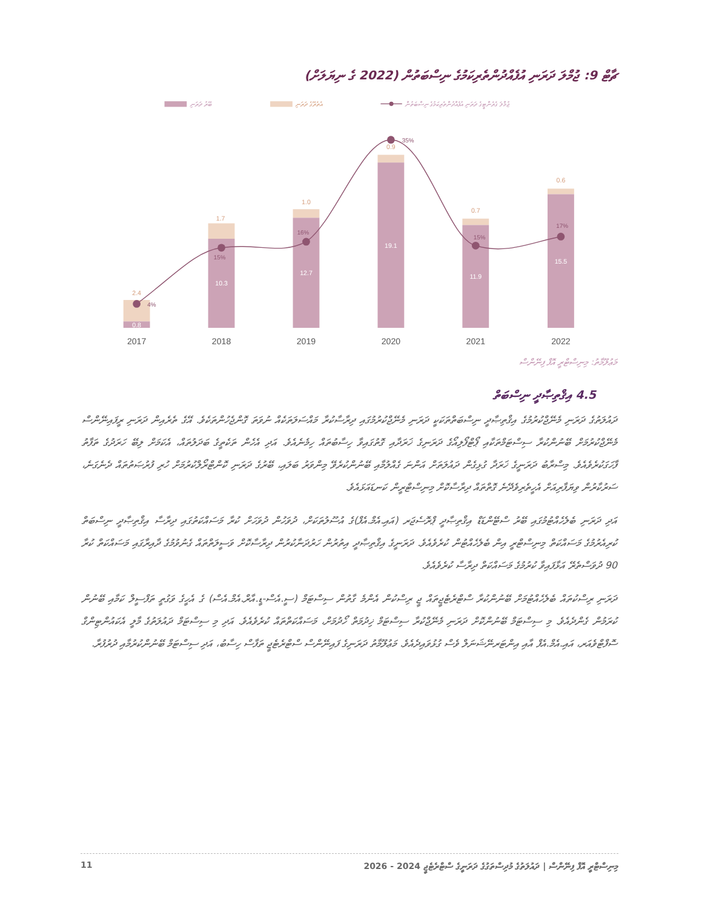ޗާޓް 9: ޖުމްލަ ދަރަނި އުފެއްދުންތެރިކަމުގެ ނިސްބަތުން (2022 ގެ ނިޔަލަށް)
ބޭރު ދަރަނި
އެތެރޭގެ ދަރަނި
ޖުމްލަ ގެރެންޓީގެ ދަރަނި އުފެއްދުންތެރިކަމުގެ ނިސްބަތުން
2.4
1.7
1.0
0.9
0.7
0.6
0.8
10.3
12.7
19.1
11.9
15.5
4%
15%
16%
35%
15%
17%
2017
2018
2019
2020
2021
2022
މަޢުލޫމާތު: މިނިސްޓްރީ އޮފް ފިނޭންސް
4.5 އިޤްތިޞާދީ ނިސްބަތް
ދައުލަތުގެ ދަރަނި މެނޭޖްކުރުމުގެ އިޤްތިޞާދީ ނިސްބަތްތަކަކީ ދަރަނި މެނޭޖްކުރުމުގައި ދިރާސާކުރާ މައްސަލަތަކެއް ނުވަތަ ގޮންޖެހުންތަކެވެ. އޭގެ ތެރެއިން ދަރަނި ރީފައިނޭންސް މެނޭޖްކުރުމަށް ބޭނުންކުރާ ސިސްޓަމްތަކާއި ޕޯޓްފޯލިއޯގެ ދަރަނިގެ ޚަރަދާއި ގޮތުގައިވާ ހިސާބުތައް ހިމެނެއެވެ. އަދި އެހެން ތަކެތީގެ ބަދަލުތައް، އެކަމަށް ލިބޭ ހަރަދުގެ ތަފާތު ފާހަގަކުރެވެއެވެ. މިސްރާބު ދަރަނީގެ ޚަރަދާ ގުޅިގެން ދައުލަތަށް އަންނަ ގެއްލުމާއި ބޭނުންކުރެވޭ މިންވަރު ބަލައި، ބޭރުގެ ދަރަނި ކޮންޓްރޯލްކުރުމަށް ހުރި ފުރުޞަތުތައް ދެނެގަނެ، ސަރުކާރުން ވިޔަފާރިއަށް އެހީތެރިވެދޭނެ ގޮތްތައް ދިރާސާކޮށް މިނިސްޓްރީން ކަނޑައަޅައެވެ.
އަދި ދަރަނި ބެލެހެއްޓުމުގައި ބޭރު ސްޓޭންޑަޑް އިޤްތިޞާދީ ޕްރޮސެޖަރ (އައި.އެމް.އެފް)ގެ އުސޫލުތަކަށް، ދުވަހުން ދުވަހަށް ކުރާ މަސައްކަތުގައި ދިރާސާ އިޤްތިޞާދީ ނިސްބަތް ކުރިއެރުމުގެ މަސައްކަތް މިނިސްޓްރީ އިން ބެލެހެއްޓުން ކުރެވެއެވެ. ދަރަނީގެ އިޤްތިޞާދީ އިތުރުން ހަރުދަނާކުރުން ދިރާސާކޮށް ވަސީލަތްތައް ގެނުވުމުގެ ދާއިރާގައި މަސައްކަތް ކުރާ 90 ދުވަސްތެރޭ އަޅާފައިވާ ކުރުމުގެ މަސައްކަތް ދިރާސާ ކުރެވެއެވެ.
ދަރަނި ރިސްކުތައް ބެލެހެއްޓުމަށް ބޭނުންކުރާ ސްޓްރެޓެޖީތައް ޖީ ރިސްކުން އެންމެ ގާތުން ސިސްޓަމް (ސީ.އެސް-ޑީ.އާރް.އެމް.އެސް) ގެ އެހީގެ ވަގުތީ ތަފްސީލް ކަމާއި ބޭނުން ކުރަމުން ގެންދެއެވެ. މި ސިސްޓަމް ބޭނުންކޮށް ދަރަނި މެނޭޖްކުރާ ސިސްޓަމް ޚިދުމަތް ހޯދުމަށް، މަސައްކަތްތައް ކުރެވެއެވެ. އަދި މި ސިސްޓަމް ދައުލަތުގެ މާލީ އެކައުންޓިންގް ސޮފްޓްވެއަރ، އައި.އެމް.އެފް އާއި އިންޓަރނޭޝަނަލް ވެސް ގުޅުވައިދެއެވެ. މަޢުލޫމާތު ދަރަނިގެ ފައިނޭންސް ސްޓްރެޓެޖީ ތަފާސް ހިސާބު، އަދި ސިސްޓަމް ބޭނުންކުރުމާއި ދުރުފުރާ.
11 މިނިސްޓްރީ އޮފް ފިނޭންސް | ދައުލަތުގެ މުދިސްތަގުގެ ދަރަނީގެ ސްޓްރެޓެޖީ 2024 - 2026